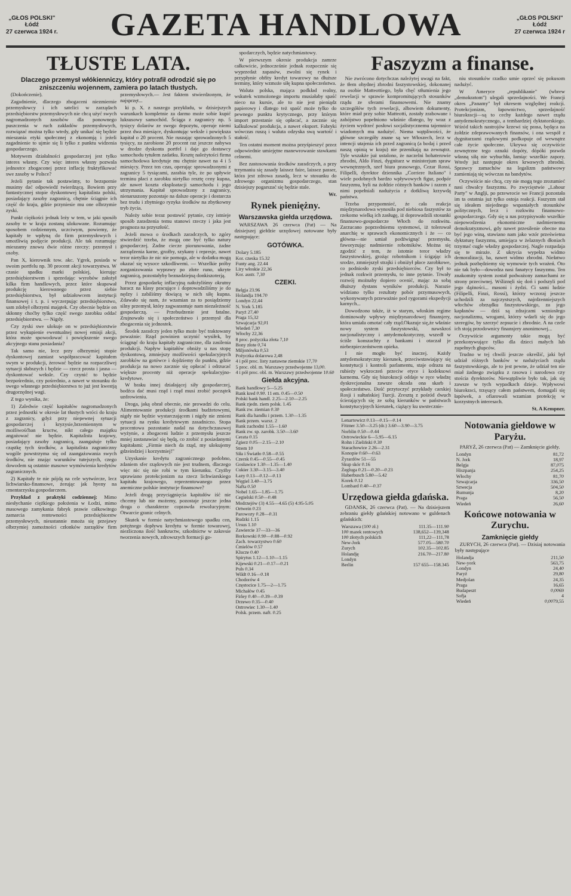„GŁOS POLSKI"
Łódź
27 czerwca 1924 r.
GAZETA HANDLOWA
„GŁOS POLSKI"
Łódź
27 czerwca 1924 r
TŁUSTE LATA.
Dlaczego przemysł włókienniczy, który potrafił odrodzić się po zniszczeniu wojennem, zamiera po latach tłustych.
(Dokończenie).
Zagadnienie, dlaczego zbogaceni niezmiernie przemysłowcy i ich satelici w zarządach przedsiębiorstw przemysłowych nie chcą użyć swych nagromadzonych zasobów dla ponownego puszczenia w ruch zakładów przemysłowych, rozwiązać można tylko wtedy, gdy unikać się będzie mieszania etyki społecznej z ekonomją i jeżeli zagadnienie to ujmie się li tylko z punktu widzenia gospodarczego.
Motywem działalności gospodarczej jest tylko interes własny. Czy więc interes własny pozwala jednostce zbogaconej przez inflację fruktyfikować swe zasoby w Polsce?
Jeżeli pytanie tak postawimy, to bezspornie musimy dać odpowiedź twierdzącą. Bowiem przy fantastycznej stopie dyskontowej kapitalista polski, posiadający zasoby zagranicą, chętnie ściągnie ich część do kraju, gdzie przyniesie mu one olbrzymie zyski.
Punkt ciężkości jednak leży w tem, w jaki sposób zasoby te w kraju zostaną ulokowane. Rozumując sposobem codziennym, uczciwym, powiemy, że kapitały te wpłyną do firm przemysłowych i umożliwią podjęcie produkcji. Ale tak rozumując mieszamy znowu dwie różne rzeczy: przemysł i osoby.
Pan X, kierownik tow. akc. Ygrek, posiada w swoim portfelu np. 30 procent akcji towarzystwa. W czasie spadku marki polskiej, kierując przedsiębiorstwem i sprzedając wyrobów założył kilka firm handlowych, przez które skupował produkcję kierowanego przez siebie przedsiębiorstwa, był udziałowcem instytucji finansowej i t. p. i wyczerpując przedsiębiorstwo, sam zdobył olbrzymi majątek. Czy obecnie będzie on skłonny choćby tylko część swego zarobku oddać przedsiębiorstwu. — Nigdy.
Czy zyski swe ulokuje on w przedsiębiorstwie przez wykupienie ewentualnej nowej emisji akcji, która może spowodować i powiększenie swego akcyjnego stanu posiadania?
Tak samo nie, lecz przy olbrzymiej stopie dyskontowej zamiast współpracować kapitałem swym w produkcji, żerować będzie na rozpaczliwej sytuacji słabszych i będzie — rzecz prosta i jasna — dyskontować weksle. Czy czynić to będzie bezpośrednio, czy pośrednio, a nawet w stosunku do swego własnego przedsiębiorstwa to już jest kwestją drugorzędnej wagi.
Z tego wynika, że:
1) Zaledwie część kapitałów nagromadzonych przez jednostki w okresie lat tłustych wróci do kraju z zagranicy, gdyż przy niepewnej sytuacji gospodarczej i kryzysie,brzemiennym w możliwośćban kructw, nikt całego majątku angażować nie będzie. Kapitalista krajowy, posiadający zasoby zagranicą, zaangażuje tylko cząstkę tych środków, a kapitalista zagraniczny wogóle powstrzyma się od zaangażowania swych środków, nie znając warunków tutejszych, czego dowodem są ostatnie masowe wymówienia kredytów zagranicznych.
2) Kapitały te nie pójdą na cele wytwórcze, lecz lichwiarsko-finansowe, żerując jak hyeny na cmentarzysku gospodarczem.
Przykład z praktyki codziennej: Mimo niesłychanie ciężkiego położenia w Łodzi, mimo masowego zamykania fabryk prawie całkowitego zamarcia rentowności przedsiębiorstw przemysłowych, nieustannie mnoża się przejawy olbrzymiej zamożności członków zarządów firm przemysłowych.— Jest faktem stwierdzonym, że najsprzęt...
ki p. X. z naszego przykładu, w dzisiejszych warunkach kompletnie za darmo może sobie kupić luksusowy samochód. Ściąga z zagranicy np. 5 tysięcy dolarów ze swego depozytu, operuje niemi przez dwa miesiące, dyskontując weksle i powiększa kapitał o 20 procent. Nie ruszając sprowadzonych 5 tysięcy, za zarobione 20 procent raz jeszcze nabywa w drodze dyskonta portfel i daje go dostawcy samochodu tytułem zadatku. Resztę należytości firma samochodowa kredytuje mu chętnie nawet na 4 i 5 miesięcy. Przez ten czas, operując sprowadzonymi z zagranicy 5 tysiącami, zarabia tyle, że po upływie terminu płaci z zarobku nietylko resztę ceny kupna, ale nawet koszta eksploatacji samochodu i jego utrzymania. Kapitał sprowadzony z zagranicy, nienaruszony pozostaje na dalsze operacje i dostarcza bez trudu i zbytniego ryzyka środków na zbytkowny tryb życia.
Należy sobie teraz postawić pytanie, czy istnieje sposób zaradzenia temu stanowi rzeczy i jaka jest prognoza na przyszłość.
Jeżeli mowa o środkach zaradczych, to zgóry stwierdzić trzeba, że mogą one być tylko natury gospodarczej. Żadne ciecze piorunowania, żadne zarządzenia karne, groźby, szykany i represje, nawet teror nietylko że nic nie pomoga, ale w dodatku mogą okazać się wysoce szkodliwemi. — Wszelkie próby zorganizowania wyprawy po złote runo, ukryte zagranicą, pozostałyby beznadziejną donkiszoterją.
Przez gospodarkę inflacyjną nałożyliśmy okrutny haracz na klasy pracujące i doprowadziliśmy je do nędzy i zabiliśmy tkwiącą w nich siłę kupna. Zdawało się nam, że wzamian za to posiądziemy silny przemysł, który zagwarantuje nam niezależność gospodarczą. — Przebudzenie jest fatalne. Zrujnowało się i społeczeństwo i przemysł dla zbogacenia się jednostek.
Środek zaradczy jeden tylko może być traktowany poważnie: Rząd powinien uczynić wysiłek, by ściągnąć do kraju kapitały zagraniczne, dla zasilenia produkcji. Napływ kapitałów obniży u nas stopę dyskontową, zmniejszy możliwości spekulacyjnych zarobków na gotówce i dojdziemy do punktu, gdzie produkcja na nowo zacznie się opłacać i odrzucać większe procenty niż operacje spekulacyjno-kredytowe.
W braku innej działającej siły gospodarczej, bodźca dać musi rząd i rząd musi zrobić początek uzdrowieniu.
Droga, jaką obrał obecnie, nie prowadzi do celu. Alimentowanie produkcji środkami budżetowymi, nigdy nie będzie wystarczającem i nigdy nie zmieni sytuacji na rynku kredytowym zasadniczo. Stopa procentowa pozostanie nadal na dotychczasowej wyżynie, a zbogaceni ludzie z przemysłu jeszcze mniej zastanawiać się będą, co zrobić z posiadanymi kapitałami: „Firmie niech da rząd, my ulokujemy gdzeindziej i korzystniej!"
Uzyskanie kredytu zagranicznego podobno, zdaniem sfer rządowych nie jest trudnem, dlaczego więc nic się nie robi w tym kierunku. Czyżby uprawiano protekcjonizm na rzecz lichwiarskiego kapitału krajowego, reprezentowanego przez anemiczne polskie instytucje finansowe?
Jeżeli drogą przyciągnięcia kapitałów iść nie chcemy lub nie możemy, pozostaje jeszcze jedna droga o charakterze coprawda rewolucyjnym: Otwarcie granic celnych.
Skutek w formie natychmiastowego spadku cen, potężnego dopływu kredytu w formie towarowej, niezliczona ilość bankructw, szkodnictw w zakresie tworzenia nowych, zdrowszych formacji go-
spodarczych, będzie natychmiastowy.
W pierwszym okresie produkcja zamrze całkowicie, jednocześnie jednak rozpocznie się wyprzedaż zapasów, zwolni się rynek i przypłynie obfity kredyt towarowy na dłuższe terminy, który wzmoże siłę kupna społeczeństwa.
Waluta polska, mająca podkład realny, wskutek wzmożonego importu musiałaby spaść nieco na kursie, ale to nie jest pieniądz papierowy i dlatego też spaść może tylko do pewnego punktu krytycznego, przy którym import przestanie się opłacać, a zacznie się kalkulować produkcja, a nawet eksport. Fabryki wówczas ruszą i waluta odzyska swą wartość i stałość.
Ten ostatni moment można przyśpieszyć przez odpowiednie umiejętne manewrowanie stawkami celnemi.
Bez zastosowania środków zaradczych, a przy trzymaniu się zasady laissez faire, laissez passer, która jest zdrowa zasadą, lecz w stosunku do zdrowego organizmu gospodarczego, stan dzisiejszy pogarszać się będzie stale.
Wr.
Rynek pieniężny.
Warszawska giełda urzędowa.
WARSZAWA 26 czerwca (Pat) — Na dzisiejszej giełdzie urzędowej notowane były następujące:
GOTÓWKA.
| Dolary 5.185 |
| Kor. czeska 15.32 |
| Funty ang. 22.44 |
| Liry włoskie 22,36 |
| Kor. austr. 7,30 |
CZEKI.
| Belgja 23.96 |
| Holandja 194.70 |
| Londyn 22,44 |
| N. York 5.185 |
| Paryż 27,40 |
| Praga 15,32 |
| Szwajcarja 92,01 |
| Wiedeń 7,30 |
| Włochy 22,36 |
| 8 proc. pożyczka złota 7,10 |
| Bony złote 0,74 |
| Miljonówka 0,53 |
| Pożyczka dolarowa 2,48 |
| 4 i pół proc. listy zastawne ziemskie 17,70 |
| 5 proc. obl. m. Warszawy przedwojenne 13,00. |
| 4 i pół proc. obl. m. Warszawy przedwojenne 10.60 |
Giełda akcyjna.
| Bank handlowy 5—5.25 |
| Bank kred 0.90. 11 em. 0.45—0.50 |
| Polski bank handl. 2.25—2.10—2.25 |
| Bank zjedn. ziem polsk. 1.45 |
| Bank zw. ziemian 0.30 |
| Bank dla handlu i przem. 1.30—1.35 |
| Bank przem. warsz. 2 |
| Bank zachodni 1.55—1.60 |
| Bank zw. sp. zarobk. 3.50—3.60 |
| Cerata 0.15 |
| Zgierz 0.05—2.15—2.10 |
| Strem 10 |
| Siła i Światło 0.58—0.55 |
| Czersk 0.45—0.55—0.45 |
| Gosławice 1.30—1.35—1.40 |
| Cukier 3.30—3.15—3.40 |
| Łazy 0.13—0.12—0.13 |
| Węgiel 3.40—3.75 |
| Nafta 0.50 |
| Nobel 1.65—1.85—1.75 |
| Cegielski 0.50—0.48 |
| Modrzejów (3) 4.55—4.65 (5) 4.95-5.05 |
| Ortwein 0.23 |
| Parowozy 0.28—0.31 |
| Rudzki 1.15 |
| Ursus 1.10 |
| Zawiercie 37—33—36 |
| Borkowski 0.90—0.88—0.92 |
| Zach. towarzystwo 0.60 |
| Ćmielów 0.57 |
| Klucze 0.40 |
| Spirytus 1.12—1.10—1.15 |
| Kijewski 0.21—0.17—0.21 |
| Puls 0.34 |
| Wildt 0.16—0.18 |
| Chodorów 4 |
| Częstocice 1.75—2—1.75 |
| Michałów 0.45 |
| Firley 0.40—0.39—0.39 |
| Drzewo 0.35—0.40 |
| Ostrowiec 1.30—1.40 |
| Polsk. przem. naft. 0.25 |
Faszyzm a finanse.
Nie zwrócono dotychczas należytej uwagi na fakt, że tłem ohydnej zbrodni faszystowskiej, dokonanej na osobie Matteottiego, była chęć stłumienia jego rewelacji w sprawie kompromitujących stosunków rządu ze sferami finansowemi. Nie znamy szczegółów tych rewelacji, albowiem dokumenty, które miał przy sobie Matteotti, zostały zrabowane i zabójstwo popełniono właśnie dlatego, by wraz z życiem wydrzeć posłowi socjalistycznemu tajemnice wiadomych mu nadużyć. Niema wątpliwości, że główne szczegóły znane są we Włoszech, lecz w intencji utajenia ich przed zagranicą (a bodaj i przed naszą opinią w kraju) nie przenikają na zewnątrz. Tyle wszakże już ustalono, że naczelni bohaterowie zbrodni, Aldo Finzi, dygnitarz w ministerjum spraw wewnętrznych, szef biura prasowego, Cezar Rossi, Filipelli, dyrektor dziennika „Corriere Italiano" i wiele podobnych bardzo wpływowych figur, podpór faszyzmu, byli na żołdzie różnych banków i razem z nimi popełniali nadużycia z dotkliwą krzywdą państwa.
Trzeba przypomnieć, że cała reakcja międzynarodowa wynosiła pod niebiosa faszystów za rzekomo wielką ich zasługę, iż doprowadzili stosunki finansowo-gospodarcze Włoch do rozkwitu. Zarzucano poprzedniemu systemowi, iż tolerował anarchię w sprawach ekonomicznych i że — co główna—nie umiał podźwignąć przemysłu, faworyzując nadmiernie robotników. Można się zgodzić z tem, że istotnie teror władzy faszystowskiej, grożąc robotnikom i ścigając ich srodze, zmniejszył strajki i obniżył płace zarobkowe, co podniosło zyski przedsiębiorców. Czy był to jednak rozkwit przemysłu, to inne pytanie. Trwały rozwój możnaby dopiero ocenić, mając za sobą dłuższy dystans wyników produkcji. Narazie widziano tylko rezultaty pobór przymusowych, wykonywanych przeważnie pod rygorami ekspedycji karnych...
Dowodzono także, iż w starym, włoskim regime dominowały wpływy międzynarodowej finansjery, która umiała omotać cały rząd.Okazuje się,że właśnie nowy system faszystowski, nawskroś nacjonalistyczny i antydemokratyczny, wszedł w ściśle konszachty z bankami i otaczał je niebezpieczeństwem opieka.
I nie mogło być inaczej. Każdy antydemokratyczny kierunek, przeciwstawiający się konstytucji i kontroli parlamentu, staje odrazu na rubieży wykroczeń przeciw etyce i kodeksowi karnemu. Gdy się biurokracji oddaje w ręce władzę dyskrecjonalna zawsze okrada ona skarb i społeczeństwo. Dość przytoczyć przykłady carskiej Rosji i sułtańskiej Turcji. Zresztą z pośród dwuch ścierających się ze sobą kierunków w państwach konstytucyjnych kierunek, ciążący ku uwstecznie-
niu stosunków rzadko umie oprzeć się pokusom nadużyć.
W Ameryce „republikanie" (wbrew „demokratom") ulegali sprzedajności. We Francji okres „Panamy" był okresem względnej reakcji. Protekcjonizm, łapownictwo, sprzedajność biurokracji—są to cechy każdego nawet rządu antydemokratycznego, a tembardziej dyktatorskiego. Wśród takich nastrojów krzewi się prasa, będąca na żołdzie zdeprawowanych finansów, i ona wespół z dygnitarzami rządowymi podkopuje od wewnątrz całe życie społeczne. Ukrywa się oczywiście zewnętrzne tego oznaki dopóty, dópóki prawda własną siłą nie wybuchła, łamiąc wszelkie zapory. Wtedy już następuje okres krwawych zbrodni. Sprawcy zamachów na legalizm państwowy zamieniają się wówczas na bandytów.
Oczywiście nie chcą, czy nie mogą tego zrozumieć nasi chwalcy faszyzmu. Po zwycięstwie „Labour Party" w Anglji, po przewrocie we Francji pozostała im ta ostatnia już tylko ostoja reakcji. Faszyzm stał się ideałem niejednego wspaniałych stosunków politycznych, lecz i rozkwitu finansowo-gospodarczego. Gdy się u nas przypisywało wszelkie niepowodzenia ekonomiczne nadmiernemu demokratyzmowi, gdy nawet przesilenie obecne ma być jego winą, stawiano nam jako wzór prześwietna dyktaturę faszyzmu, umiejąca w żelaznych dłoniach trzymać cugle władzy gospodarczej. Nagle rozpadaja się te miraże. Z ukrycia wypełza widmo demoralizacji, ba, nawet widmo zbrodni. Niełatwo jednak pozbędziemy się wymowie tych wrażeń. Oto nie tak było—dowodza nasi fanatycy faszyzmu. Ten znakomity system został podważony zamachami ze strony przeciwnej. Wśliznęli się doń i podszyli pod jego dążności... masoni i żydzi. Ci sami ludzie (Filipelli, Finzi, Rossi), którzy wczoraj jeszcze uchodzili za najczystszych, najrdzenniejszych włochów obrządku faszystowskiego, za jego kapłanów — dziś są zdrajcami wzniosłego nacjonalizmu, wrogami, którzy wdarli się do jego szeregów, by szerzyć zepsucie i zbrodnie. A na czele ich stoją przodownicy finansjery anonimowej...
Oczywiście argumenty takie mogą być przekonywujące tylko dla dzieci małych lub zupełnych głupców.
Trudno w tej chwili jeszcze określić, jaki był udział różnych banków w nadużyciach rządu faszystowskiego, ale to jest pewne, że udział ten nie miał żadnego związku z rasowa i narodowa czy stościa dyrektorów. Niewątpliwie było tak, jak się zawsze w tych wypadkach dzieje. Wpływowi biurokraci, trzęsący całem państwem, domagali się łapówek, a ofiarowali wzamian protekcję w korzystnych interesach.
St. A Kempner.
| Lenartowicz 0.13—0.15—0.14 |
| Fitzner 3.50—3.25 (dr.) 3.60—3.90—3.75 |
| Norblin 0.50—0.44 |
| Ostrowieckie 6—5.95—6.15 |
| Rohn i Zieliński 0.30 |
| Starachowice 2.26—2.31 |
| Konopie 0.60—0.63 |
| Żyrardów 51—55 |
| Skup skór 0.16 |
| Żegluga 0.21—0.20—0.23 |
| Haberbusch 5.80—5.42 |
| Korek 0.12 |
| Lombard 0.40—0.37 |
Urzędowa giełda gdańska.
GDANSK, 26 czerwca (Pat). — Na dzisiejszem zebraniu giełdy gdańskiej notowano w guldenach gdańskich:
| Warszawa (100 zł.) | 111.35—111.90 |
| 100 marek rentowych | 138,652—139,348 |
| 100 złotych polskich | 111,22—111,78 |
| New-Jork | 577.05—580.70 |
| Zurych | 102.35—102.85 |
| Holandję | 216.70—217.80 |
| Londyn | |
| Berlin | 157 655—158.345 |
Notowania giełdowe w Paryżu.
PARYŻ, 26 czerwca (Pat) — Zamknięcie giełdy.
| Londyn | 81,72 |
| N. Jork | 18,97 |
| Belgja | 87,075 |
| Hiszpanja | 254,25 |
| Włochy | 81,70 |
| Szwajcarja | 336,50 |
| Szwecja | 504,50 |
| Rumunja | 8,20 |
| Praga | 56,50 |
| Wiedeń | 26,60 |
Końcowe notowania w Zurychu.
Zamknięcie giełdy
ZURYCH, 26 czerwca (Pat). — Dzisiaj notowania były następujące
| Holandja | 211,50 |
| New-york | 563,75 |
| Londyn | 24,40 |
| Paryż | 29,80 |
| Medjolan | 24,35 |
| Praga | 16,65 |
| Budapeszt | 0,0069 |
| Sofja | 4 |
| Wiedeń | 0,0079,55 |